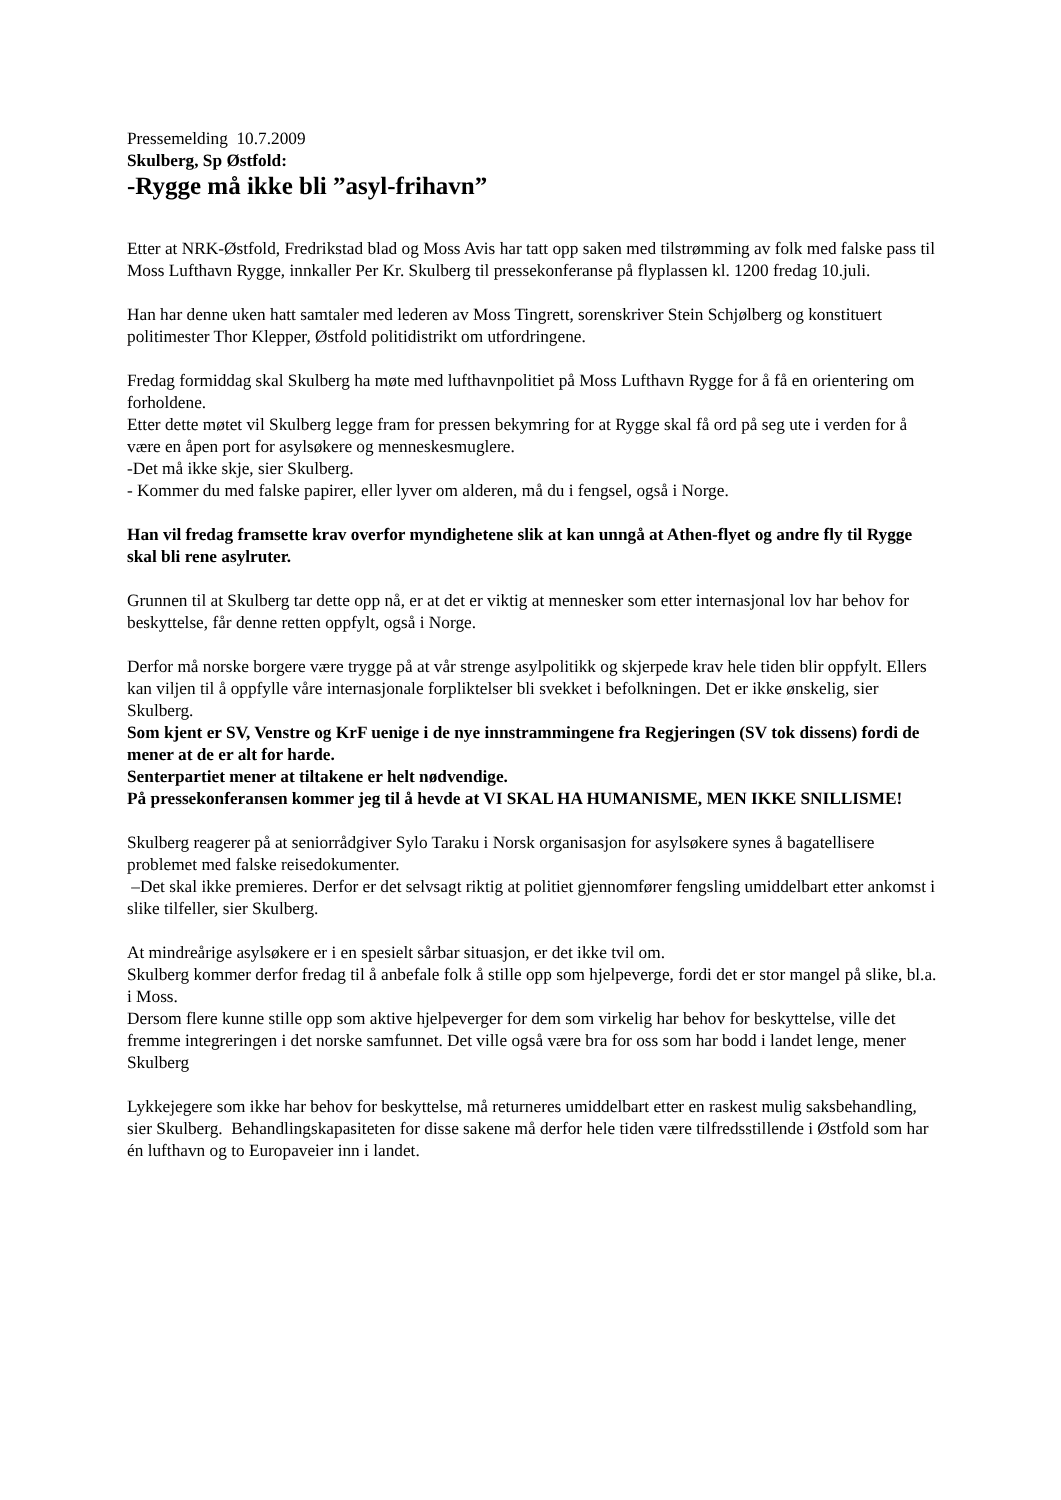Pressemelding 10.7.2009
Skulberg, Sp Østfold:
-Rygge må ikke bli ”asyl-frihavn”
Etter at NRK-Østfold, Fredrikstad blad og Moss Avis har tatt opp saken med tilstrømming av folk med falske pass til Moss Lufthavn Rygge, innkaller Per Kr. Skulberg til pressekonferanse på flyplassen kl. 1200 fredag 10.juli.
Han har denne uken hatt samtaler med lederen av Moss Tingrett, sorenskriver Stein Schjølberg og konstituert politimester Thor Klepper, Østfold politidistrikt om utfordringene.
Fredag formiddag skal Skulberg ha møte med lufthavnpolitiet på Moss Lufthavn Rygge for å få en orientering om forholdene.
Etter dette møtet vil Skulberg legge fram for pressen bekymring for at Rygge skal få ord på seg ute i verden for å være en åpen port for asylsøkere og menneskesmuglere.
-Det må ikke skje, sier Skulberg.
- Kommer du med falske papirer, eller lyver om alderen, må du i fengsel, også i Norge.
Han vil fredag framsette krav overfor myndighetene slik at kan unngå at Athen-flyet og andre fly til Rygge skal bli rene asylruter.
Grunnen til at Skulberg tar dette opp nå, er at det er viktig at mennesker som etter internasjonal lov har behov for beskyttelse, får denne retten oppfylt, også i Norge.
Derfor må norske borgere være trygge på at vår strenge asylpolitikk og skjerpede krav hele tiden blir oppfylt. Ellers kan viljen til å oppfylle våre internasjonale forpliktelser bli svekket i befolkningen. Det er ikke ønskelig, sier Skulberg.
Som kjent er SV, Venstre og KrF uenige i de nye innstrammingene fra Regjeringen (SV tok dissens) fordi de mener at de er alt for harde.
Senterpartiet mener at tiltakene er helt nødvendige.
På pressekonferansen kommer jeg til å hevde at VI SKAL HA HUMANISME, MEN IKKE SNILLISME!
Skulberg reagerer på at seniorrådgiver Sylo Taraku i Norsk organisasjon for asylsøkere synes å bagatellisere problemet med falske reisedokumenter.
–Det skal ikke premieres. Derfor er det selvsagt riktig at politiet gjennomfører fengsling umiddelbart etter ankomst i slike tilfeller, sier Skulberg.
At mindreårige asylsøkere er i en spesielt sårbar situasjon, er det ikke tvil om.
Skulberg kommer derfor fredag til å anbefale folk å stille opp som hjelpeverge, fordi det er stor mangel på slike, bl.a. i Moss.
Dersom flere kunne stille opp som aktive hjelpeverger for dem som virkelig har behov for beskyttelse, ville det fremme integreringen i det norske samfunnet. Det ville også være bra for oss som har bodd i landet lenge, mener Skulberg
Lykkejegere som ikke har behov for beskyttelse, må returneres umiddelbart etter en raskest mulig saksbehandling, sier Skulberg. Behandlingskapasiteten for disse sakene må derfor hele tiden være tilfredsstillende i Østfold som har én lufthavn og to Europaveier inn i landet.